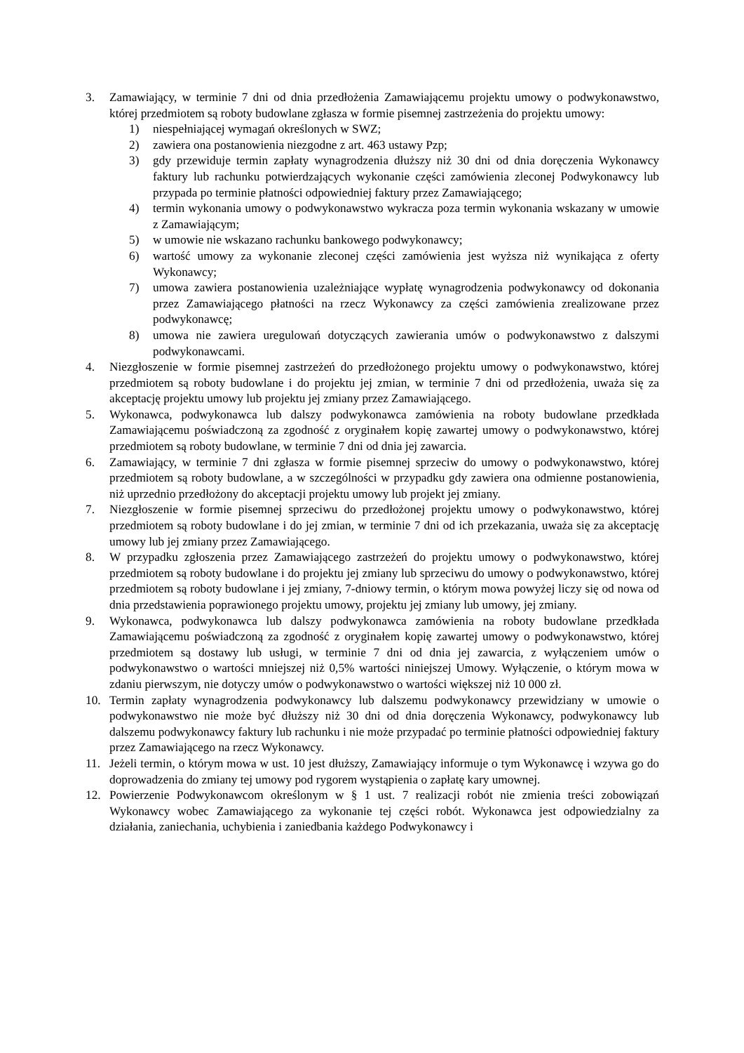3. Zamawiający, w terminie 7 dni od dnia przedłożenia Zamawiającemu projektu umowy o podwykonawstwo, której przedmiotem są roboty budowlane zgłasza w formie pisemnej zastrzeżenia do projektu umowy:
1) niespełniającej wymagań określonych w SWZ;
2) zawiera ona postanowienia niezgodne z art. 463 ustawy Pzp;
3) gdy przewiduje termin zapłaty wynagrodzenia dłuższy niż 30 dni od dnia doręczenia Wykonawcy faktury lub rachunku potwierdzających wykonanie części zamówienia zleconej Podwykonawcy lub przypada po terminie płatności odpowiedniej faktury przez Zamawiającego;
4) termin wykonania umowy o podwykonawstwo wykracza poza termin wykonania wskazany w umowie z Zamawiającym;
5) w umowie nie wskazano rachunku bankowego podwykonawcy;
6) wartość umowy za wykonanie zleconej części zamówienia jest wyższa niż wynikająca z oferty Wykonawcy;
7) umowa zawiera postanowienia uzależniające wypłatę wynagrodzenia podwykonawcy od dokonania przez Zamawiającego płatności na rzecz Wykonawcy za części zamówienia zrealizowane przez podwykonawcę;
8) umowa nie zawiera uregulowań dotyczących zawierania umów o podwykonawstwo z dalszymi podwykonawcami.
4. Niezgłoszenie w formie pisemnej zastrzeżeń do przedłożonego projektu umowy o podwykonawstwo, której przedmiotem są roboty budowlane i do projektu jej zmian, w terminie 7 dni od przedłożenia, uważa się za akceptację projektu umowy lub projektu jej zmiany przez Zamawiającego.
5. Wykonawca, podwykonawca lub dalszy podwykonawca zamówienia na roboty budowlane przedkłada Zamawiającemu poświadczoną za zgodność z oryginałem kopię zawartej umowy o podwykonawstwo, której przedmiotem są roboty budowlane, w terminie 7 dni od dnia jej zawarcia.
6. Zamawiający, w terminie 7 dni zgłasza w formie pisemnej sprzeciw do umowy o podwykonawstwo, której przedmiotem są roboty budowlane, a w szczególności w przypadku gdy zawiera ona odmienne postanowienia, niż uprzednio przedłożony do akceptacji projektu umowy lub projekt jej zmiany.
7. Niezgłoszenie w formie pisemnej sprzeciwu do przedłożonej projektu umowy o podwykonawstwo, której przedmiotem są roboty budowlane i do jej zmian, w terminie 7 dni od ich przekazania, uważa się za akceptację umowy lub jej zmiany przez Zamawiającego.
8. W przypadku zgłoszenia przez Zamawiającego zastrzeżeń do projektu umowy o podwykonawstwo, której przedmiotem są roboty budowlane i do projektu jej zmiany lub sprzeciwu do umowy o podwykonawstwo, której przedmiotem są roboty budowlane i jej zmiany, 7-dniowy termin, o którym mowa powyżej liczy się od nowa od dnia przedstawienia poprawionego projektu umowy, projektu jej zmiany lub umowy, jej zmiany.
9. Wykonawca, podwykonawca lub dalszy podwykonawca zamówienia na roboty budowlane przedkłada Zamawiającemu poświadczoną za zgodność z oryginałem kopię zawartej umowy o podwykonawstwo, której przedmiotem są dostawy lub usługi, w terminie 7 dni od dnia jej zawarcia, z wyłączeniem umów o podwykonawstwo o wartości mniejszej niż 0,5% wartości niniejszej Umowy. Wyłączenie, o którym mowa w zdaniu pierwszym, nie dotyczy umów o podwykonawstwo o wartości większej niż 10 000 zł.
10. Termin zapłaty wynagrodzenia podwykonawcy lub dalszemu podwykonawcy przewidziany w umowie o podwykonawstwo nie może być dłuższy niż 30 dni od dnia doręczenia Wykonawcy, podwykonawcy lub dalszemu podwykonawcy faktury lub rachunku i nie może przypadać po terminie płatności odpowiedniej faktury przez Zamawiającego na rzecz Wykonawcy.
11. Jeżeli termin, o którym mowa w ust. 10 jest dłuższy, Zamawiający informuje o tym Wykonawcę i wzywa go do doprowadzenia do zmiany tej umowy pod rygorem wystąpienia o zapłatę kary umownej.
12. Powierzenie Podwykonawcom określonym w § 1 ust. 7 realizacji robót nie zmienia treści zobowiązań Wykonawcy wobec Zamawiającego za wykonanie tej części robót. Wykonawca jest odpowiedzialny za działania, zaniechania, uchybienia i zaniedbania każdego Podwykonawcy i